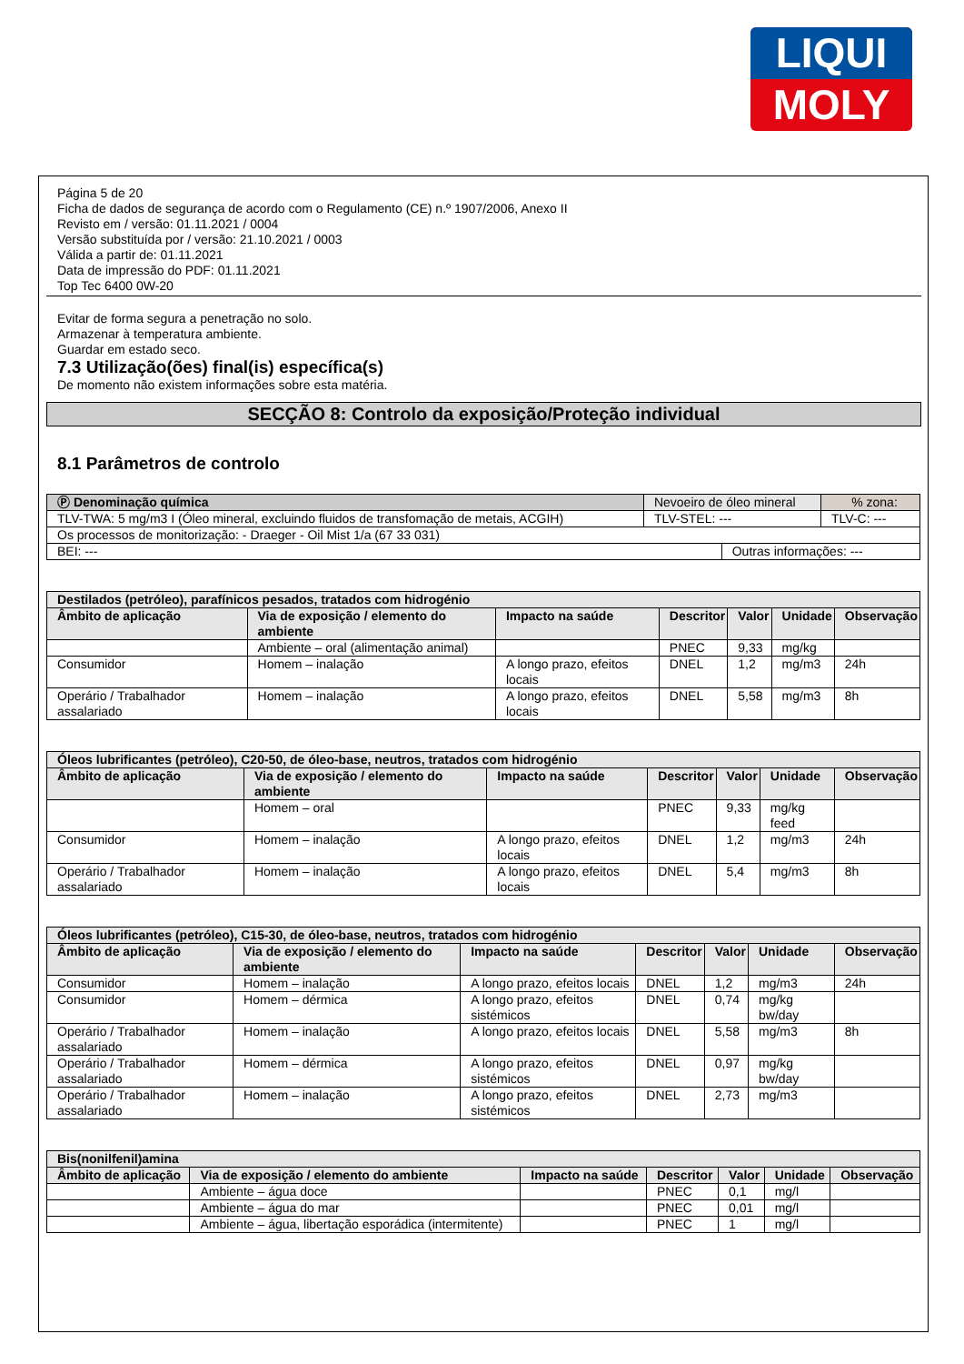LIQUI
MOLY
Página 5 de 20
Ficha de dados de segurança de acordo com o Regulamento (CE) n.º 1907/2006, Anexo II
Revisto em / versão: 01.11.2021 / 0004
Versão substituída por / versão: 21.10.2021 / 0003
Válida a partir de: 01.11.2021
Data de impressão do PDF: 01.11.2021
Top Tec 6400 0W-20
Evitar de forma segura a penetração no solo.
Armazenar à temperatura ambiente.
Guardar em estado seco.
7.3 Utilização(ões) final(is) específica(s)
De momento não existem informações sobre esta matéria.
SECÇÃO 8: Controlo da exposição/Proteção individual
8.1 Parâmetros de controlo
| Ⓟ Denominação química | Nevoeiro de óleo mineral | | | % zona: |
| TLV-TWA: 5 mg/m3 I (Óleo mineral, excluindo fluidos de transfomação de metais, ACGIH) | | TLV-STEL: --- | | TLV-C: --- |
| Os processos de monitorização: - Draeger - Oil Mist 1/a (67 33 031) | | | | |
| BEI: --- | | | Outras informações: --- | |
| Destilados (petróleo), parafínicos pesados, tratados com hidrogénio | | | | | | |
| --- | --- | --- | --- | --- | --- | --- |
| Âmbito de aplicação | Via de exposição / elemento do ambiente | Impacto na saúde | Descritor | Valor | Unidade | Observação |
| | Ambiente – oral (alimentação animal) | | PNEC | 9,33 | mg/kg | |
| Consumidor | Homem – inalação | A longo prazo, efeitos locais | DNEL | 1,2 | mg/m3 | 24h |
| Operário / Trabalhador assalariado | Homem – inalação | A longo prazo, efeitos locais | DNEL | 5,58 | mg/m3 | 8h |
| Óleos lubrificantes (petróleo), C20-50, de óleo-base, neutros, tratados com hidrogénio | | | | | | |
| --- | --- | --- | --- | --- | --- | --- |
| Âmbito de aplicação | Via de exposição / elemento do ambiente | Impacto na saúde | Descritor | Valor | Unidade | Observação |
| | Homem – oral | | PNEC | 9,33 | mg/kg feed | |
| Consumidor | Homem – inalação | A longo prazo, efeitos locais | DNEL | 1,2 | mg/m3 | 24h |
| Operário / Trabalhador assalariado | Homem – inalação | A longo prazo, efeitos locais | DNEL | 5,4 | mg/m3 | 8h |
| Óleos lubrificantes (petróleo), C15-30, de óleo-base, neutros, tratados com hidrogénio | | | | | | |
| --- | --- | --- | --- | --- | --- | --- |
| Âmbito de aplicação | Via de exposição / elemento do ambiente | Impacto na saúde | Descritor | Valor | Unidade | Observação |
| Consumidor | Homem – inalação | A longo prazo, efeitos locais | DNEL | 1,2 | mg/m3 | 24h |
| Consumidor | Homem – dérmica | A longo prazo, efeitos sistémicos | DNEL | 0,74 | mg/kg bw/day | |
| Operário / Trabalhador assalariado | Homem – inalação | A longo prazo, efeitos locais | DNEL | 5,58 | mg/m3 | 8h |
| Operário / Trabalhador assalariado | Homem – dérmica | A longo prazo, efeitos sistémicos | DNEL | 0,97 | mg/kg bw/day | |
| Operário / Trabalhador assalariado | Homem – inalação | A longo prazo, efeitos sistémicos | DNEL | 2,73 | mg/m3 | |
| Bis(nonilfenil)amina | | | | | | |
| --- | --- | --- | --- | --- | --- | --- |
| Âmbito de aplicação | Via de exposição / elemento do ambiente | Impacto na saúde | Descritor | Valor | Unidade | Observação |
| | Ambiente – água doce | | PNEC | 0,1 | mg/l | |
| | Ambiente – água do mar | | PNEC | 0,01 | mg/l | |
| | Ambiente – água, libertação esporádica (intermitente) | | PNEC | 1 | mg/l | |